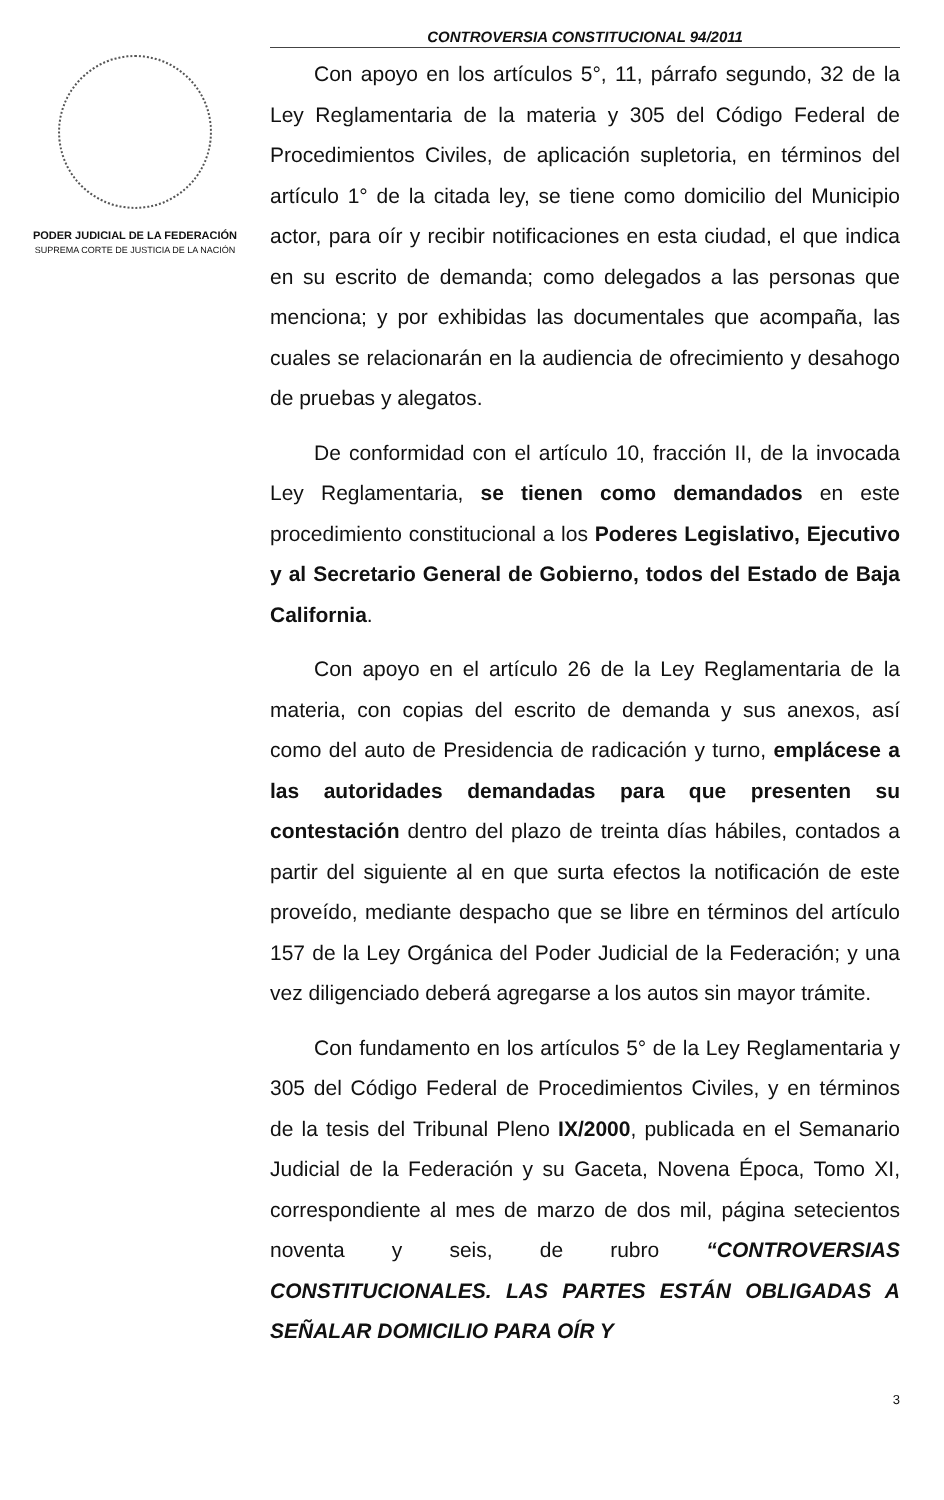PODER JUDICIAL DE LA FEDERACIÓN
SUPREMA CORTE DE JUSTICIA DE LA NACIÓN
CONTROVERSIA CONSTITUCIONAL 94/2011
Con apoyo en los artículos 5°, 11, párrafo segundo, 32 de la Ley Reglamentaria de la materia y 305 del Código Federal de Procedimientos Civiles, de aplicación supletoria, en términos del artículo 1° de la citada ley, se tiene como domicilio del Municipio actor, para oír y recibir notificaciones en esta ciudad, el que indica en su escrito de demanda; como delegados a las personas que menciona; y por exhibidas las documentales que acompaña, las cuales se relacionarán en la audiencia de ofrecimiento y desahogo de pruebas y alegatos.
De conformidad con el artículo 10, fracción II, de la invocada Ley Reglamentaria, se tienen como demandados en este procedimiento constitucional a los Poderes Legislativo, Ejecutivo y al Secretario General de Gobierno, todos del Estado de Baja California.
Con apoyo en el artículo 26 de la Ley Reglamentaria de la materia, con copias del escrito de demanda y sus anexos, así como del auto de Presidencia de radicación y turno, emplácese a las autoridades demandadas para que presenten su contestación dentro del plazo de treinta días hábiles, contados a partir del siguiente al en que surta efectos la notificación de este proveído, mediante despacho que se libre en términos del artículo 157 de la Ley Orgánica del Poder Judicial de la Federación; y una vez diligenciado deberá agregarse a los autos sin mayor trámite.
Con fundamento en los artículos 5° de la Ley Reglamentaria y 305 del Código Federal de Procedimientos Civiles, y en términos de la tesis del Tribunal Pleno IX/2000, publicada en el Semanario Judicial de la Federación y su Gaceta, Novena Época, Tomo XI, correspondiente al mes de marzo de dos mil, página setecientos noventa y seis, de rubro “CONTROVERSIAS CONSTITUCIONALES. LAS PARTES ESTÁN OBLIGADAS A SEÑALAR DOMICILIO PARA OÍR Y
3